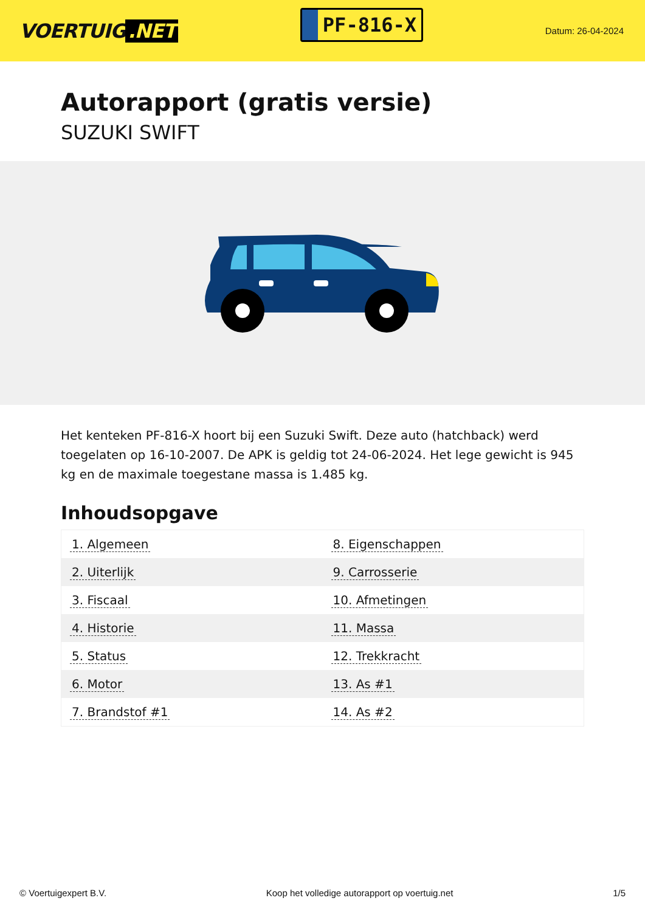VOERTUIG.NET
PF-816-X
Datum: 26-04-2024
Autorapport (gratis versie)
SUZUKI SWIFT
Het kenteken PF-816-X hoort bij een Suzuki Swift. Deze auto (hatchback) werd toegelaten op 16-10-2007. De APK is geldig tot 24-06-2024. Het lege gewicht is 945 kg en de maximale toegestane massa is 1.485 kg.
Inhoudsopgave
| 1. Algemeen | 8. Eigenschappen |
| 2. Uiterlijk | 9. Carrosserie |
| 3. Fiscaal | 10. Afmetingen |
| 4. Historie | 11. Massa |
| 5. Status | 12. Trekkracht |
| 6. Motor | 13. As #1 |
| 7. Brandstof #1 | 14. As #2 |
© Voertuigexpert B.V. Koop het volledige autorapport op voertuig.net
1/5